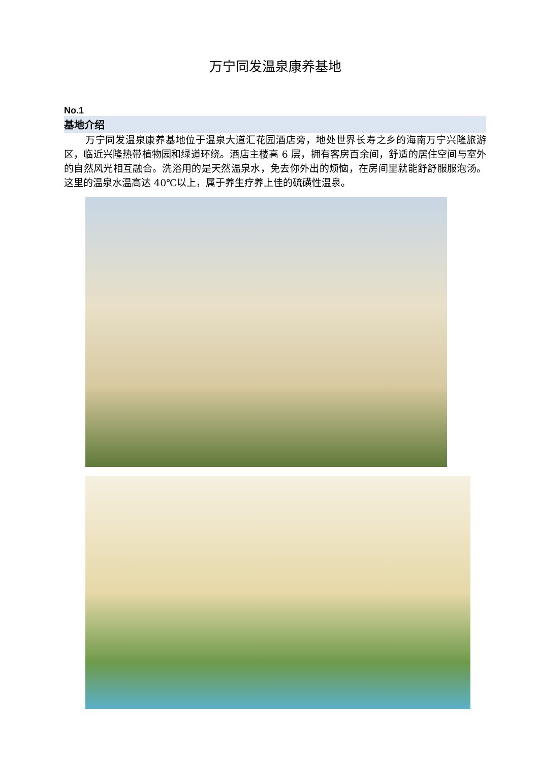万宁同发温泉康养基地
No.1
基地介绍
万宁同发温泉康养基地位于温泉大道汇花园酒店旁，地处世界长寿之乡的海南万宁兴隆旅游区，临近兴隆热带植物园和绿道环绕。酒店主楼高 6 层，拥有客房百余间，舒适的居住空间与室外的自然风光相互融合。洗浴用的是天然温泉水，免去你外出的烦恼，在房间里就能舒舒服服泡汤。这里的温泉水温高达 40℃以上，属于养生疗养上佳的硫磺性温泉。